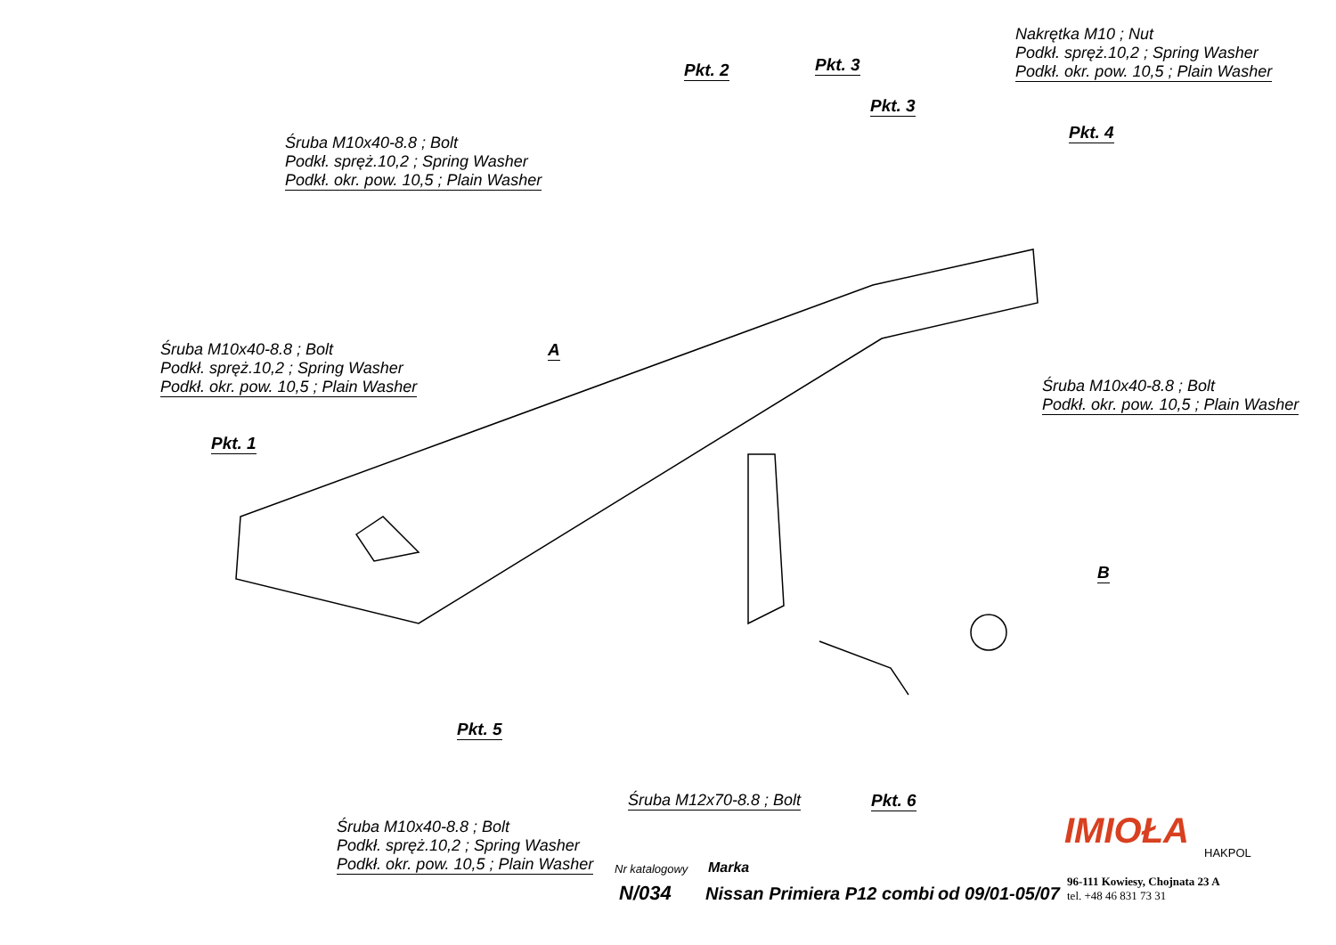Nakrętka M10 ; Nut
Podkł. spręż.10,2 ; Spring Washer
Podkł. okr. pow. 10,5 ; Plain Washer
Pkt. 2 Pkt. 3
Pkt. 3
Pkt. 4
Śruba M10x40-8.8 ; Bolt
Podkł. spręż.10,2 ; Spring Washer
Podkł. okr. pow. 10,5 ; Plain Washer
Śruba M10x40-8.8 ; Bolt
Podkł. spręż.10,2 ; Spring Washer
Podkł. okr. pow. 10,5 ; Plain Washer
A
Śruba M10x40-8.8 ; Bolt
Podkł. okr. pow. 10,5 ; Plain Washer
Pkt. 1
B
Pkt. 5
Śruba M12x70-8.8 ; Bolt Pkt. 6
Śruba M10x40-8.8 ; Bolt
Podkł. spręż.10,2 ; Spring Washer
Podkł. okr. pow. 10,5 ; Plain Washer
IMIOŁA HAKPOL
Nr katalogowy Marka
N/034 Nissan Primiera P12 combi od 09/01-05/07
96-111 Kowiesy, Chojnata 23 A
tel. +48 46 831 73 31